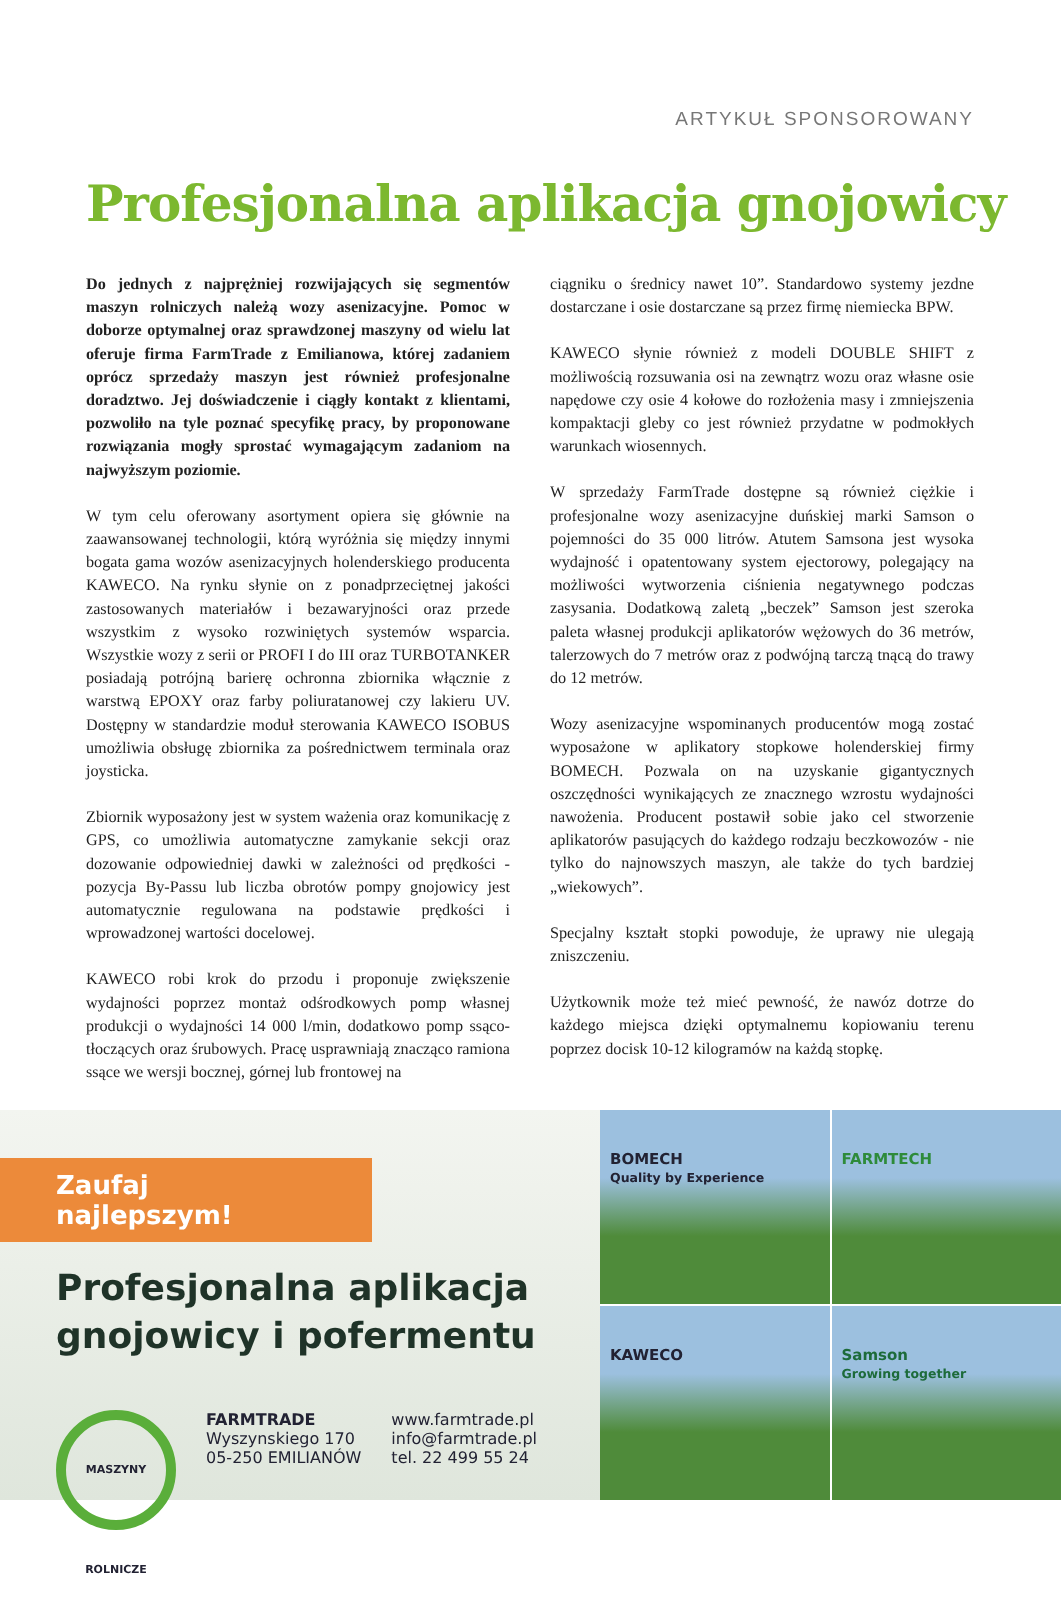ARTYKUŁ SPONSOROWANY
Profesjonalna aplikacja gnojowicy
Do jednych z najprężniej rozwijających się segmentów maszyn rolniczych należą wozy asenizacyjne. Pomoc w doborze optymalnej oraz sprawdzonej maszyny od wielu lat oferuje firma FarmTrade z Emilianowa, której zadaniem oprócz sprzedaży maszyn jest również profesjonalne doradztwo. Jej doświadczenie i ciągły kontakt z klientami, pozwoliło na tyle poznać specyfikę pracy, by proponowane rozwiązania mogły sprostać wymagającym zadaniom na najwyższym poziomie.
W tym celu oferowany asortyment opiera się głównie na zaawansowanej technologii, którą wyróżnia się między innymi bogata gama wozów asenizacyjnych holenderskiego producenta KAWECO. Na rynku słynie on z ponadprzeciętnej jakości zastosowanych materiałów i bezawaryjności oraz przede wszystkim z wysoko rozwiniętych systemów wsparcia. Wszystkie wozy z serii or PROFI I do III oraz TURBOTANKER posiadają potrójną barierę ochronna zbiornika włącznie z warstwą EPOXY oraz farby poliuratanowej czy lakieru UV. Dostępny w standardzie moduł sterowania KAWECO ISOBUS umożliwia obsługę zbiornika za pośrednictwem terminala oraz joysticka.
Zbiornik wyposażony jest w system ważenia oraz komunikację z GPS, co umożliwia automatyczne zamykanie sekcji oraz dozowanie odpowiedniej dawki w zależności od prędkości - pozycja By-Passu lub liczba obrotów pompy gnojowicy jest automatycznie regulowana na podstawie prędkości i wprowadzonej wartości docelowej.
KAWECO robi krok do przodu i proponuje zwiększenie wydajności poprzez montaż odśrodkowych pomp własnej produkcji o wydajności 14 000 l/min, dodatkowo pomp ssąco-tłoczących oraz śrubowych. Pracę usprawniają znacząco ramiona ssące we wersji bocznej, górnej lub frontowej na
ciągniku o średnicy nawet 10”. Standardowo systemy jezdne dostarczane i osie dostarczane są przez firmę niemiecka BPW.
KAWECO słynie również z modeli DOUBLE SHIFT z możliwością rozsuwania osi na zewnątrz wozu oraz własne osie napędowe czy osie 4 kołowe do rozłożenia masy i zmniejszenia kompaktacji gleby co jest również przydatne w podmokłych warunkach wiosennych.
W sprzedaży FarmTrade dostępne są również ciężkie i profesjonalne wozy asenizacyjne duńskiej marki Samson o pojemności do 35 000 litrów. Atutem Samsona jest wysoka wydajność i opatentowany system ejectorowy, polegający na możliwości wytworzenia ciśnienia negatywnego podczas zasysania. Dodatkową zaletą „beczek” Samson jest szeroka paleta własnej produkcji aplikatorów wężowych do 36 metrów, talerzowych do 7 metrów oraz z podwójną tarczą tnącą do trawy do 12 metrów.
Wozy asenizacyjne wspominanych producentów mogą zostać wyposażone w aplikatory stopkowe holenderskiej firmy BOMECH. Pozwala on na uzyskanie gigantycznych oszczędności wynikających ze znacznego wzrostu wydajności nawożenia. Producent postawił sobie jako cel stworzenie aplikatorów pasujących do każdego rodzaju beczkowozów - nie tylko do najnowszych maszyn, ale także do tych bardziej „wiekowych”.
Specjalny kształt stopki powoduje, że uprawy nie ulegają zniszczeniu.
Użytkownik może też mieć pewność, że nawóz dotrze do każdego miejsca dzięki optymalnemu kopiowaniu terenu poprzez docisk 10-12 kilogramów na każdą stopkę.
Zaufaj najlepszym!
Profesjonalna aplikacja
gnojowicy i pofermentu
MASZYNY ROLNICZE
FARMTRADE
Wyszynskiego 170
05-250 EMILIANÓW
www.farmtrade.pl
info@farmtrade.pl
tel. 22 499 55 24
BOMECH
Quality by Experience
FARMTECH
KAWECO
Samson
Growing together